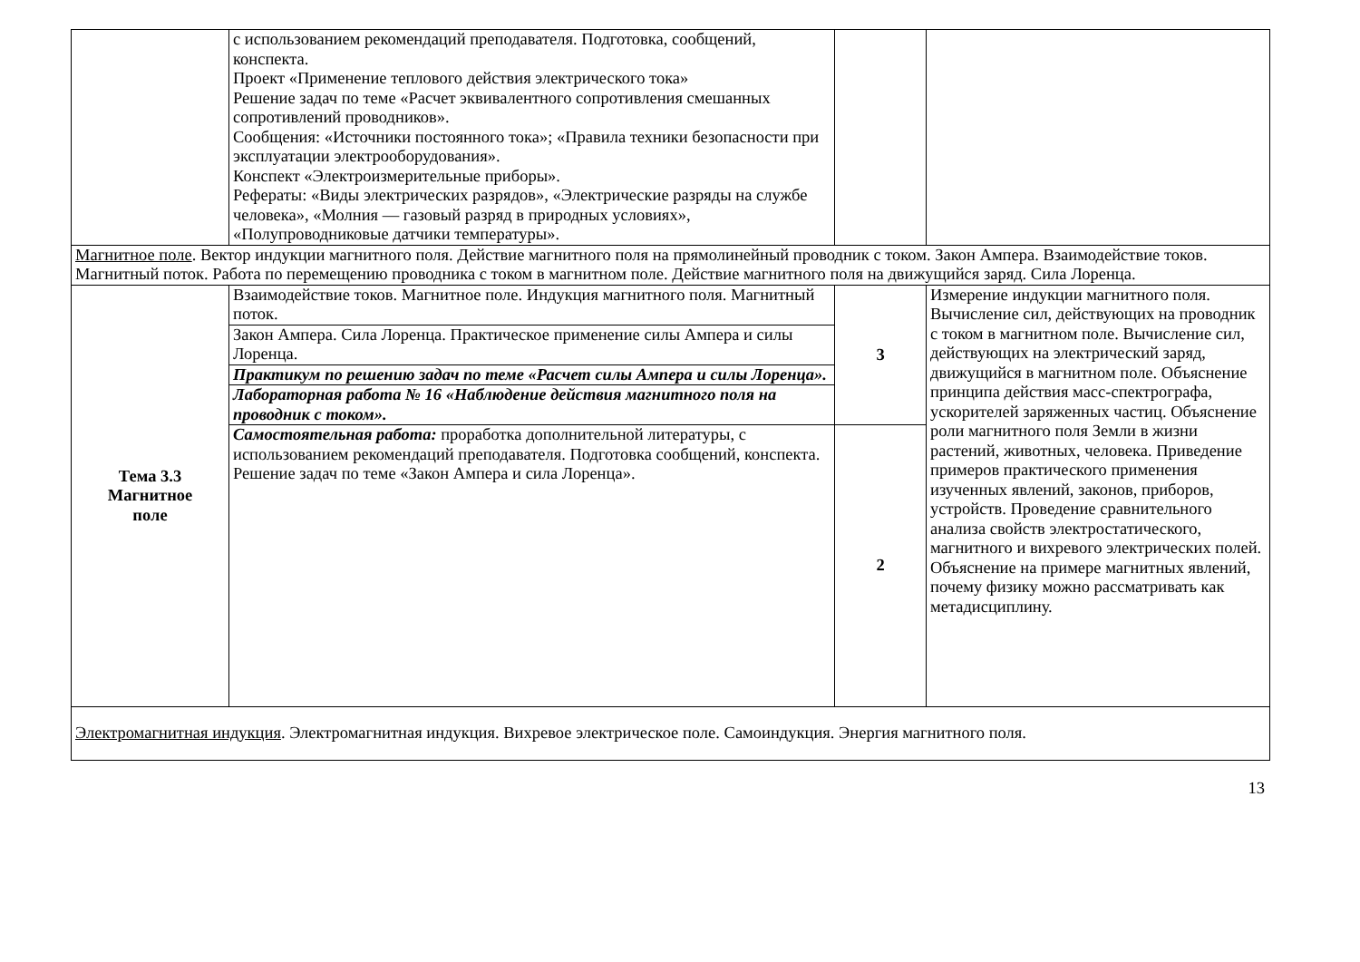| | с использованием рекомендаций преподавателя. Подготовка, сообщений, конспекта. Проект «Применение теплового действия электрического тока» Решение задач по теме «Расчет эквивалентного сопротивления смешанных сопротивлений проводников». Сообщения: «Источники постоянного тока»; «Правила техники безопасности при эксплуатации электрооборудования». Конспект «Электроизмерительные приборы». Рефераты: «Виды электрических разрядов», «Электрические разряды на службе человека», «Молния — газовый разряд в природных условиях», «Полупроводниковые датчики температуры». | | |
| Магнитное поле . Вектор индукции магнитного поля. Действие магнитного поля на прямолинейный проводник с током. Закон Ампера. Взаимодействие токов. Магнитный поток. Работа по перемещению проводника с током в магнитном поле. Действие магнитного поля на движущийся заряд. Сила Лоренца. | | | |
| Тема 3.3 Магнитное поле | Взаимодействие токов. Магнитное поле. Индукция магнитного поля. Магнитный поток. | 3 | Измерение индукции магнитного поля. Вычисление сил, действующих на проводник с током в магнитном поле. Вычисление сил, действующих на электрический заряд, движущийся в магнитном поле. Объяснение принципа действия масс-спектрографа, ускорителей заряженных частиц. Объяснение роли магнитного поля Земли в жизни растений, животных, человека. Приведение примеров практического применения изученных явлений, законов, приборов, устройств. Проведение сравнительного анализа свойств электростатического, магнитного и вихревого электрических полей. Объяснение на примере магнитных явлений, почему физику можно рассматривать как метадисциплину. |
| | Закон Ампера. Сила Лоренца. Практическое применение силы Ампера и силы Лоренца. | | |
| | Практикум по решению задач по теме «Расчет силы Ампера и силы Лоренца». | | |
| | Лабораторная работа № 16 «Наблюдение действия магнитного поля на проводник с током». | | |
| | Самостоятельная работа: проработка дополнительной литературы, с использованием рекомендаций преподавателя. Подготовка сообщений, конспекта. Решение задач по теме «Закон Ампера и сила Лоренца». | 2 | |
| Электромагнитная индукция . Электромагнитная индукция. Вихревое электрическое поле. Самоиндукция. Энергия магнитного поля. | | | |
13